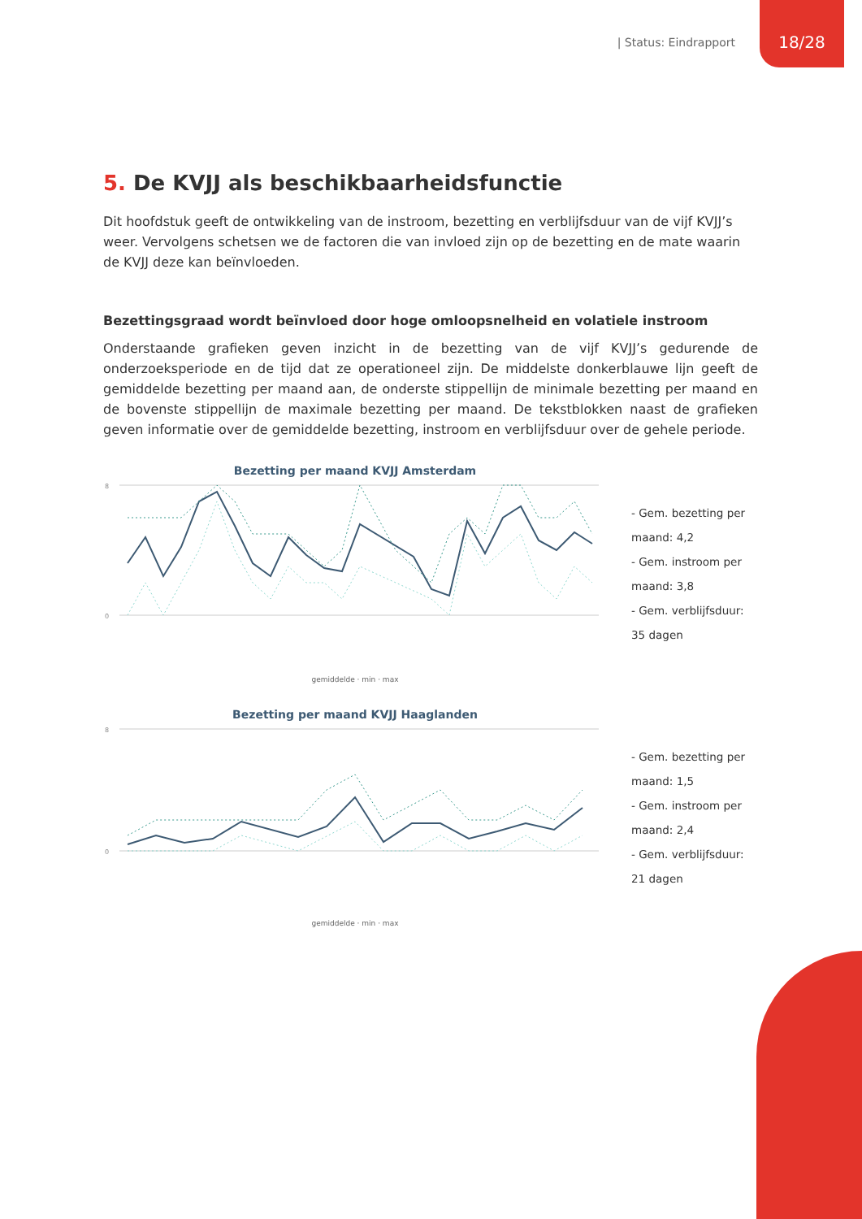| Status: Eindrapport 18/28
5. De KVJJ als beschikbaarheidsfunctie
Dit hoofdstuk geeft de ontwikkeling van de instroom, bezetting en verblijfsduur van de vijf KVJJ’s weer. Vervolgens schetsen we de factoren die van invloed zijn op de bezetting en de mate waarin de KVJJ deze kan beïnvloeden.
Bezettingsgraad wordt beïnvloed door hoge omloopsnelheid en volatiele instroom
Onderstaande grafieken geven inzicht in de bezetting van de vijf KVJJ’s gedurende de onderzoeksperiode en de tijd dat ze operationeel zijn. De middelste donkerblauwe lijn geeft de gemiddelde bezetting per maand aan, de onderste stippellijn de minimale bezetting per maand en de bovenste stippellijn de maximale bezetting per maand. De tekstblokken naast de grafieken geven informatie over de gemiddelde bezetting, instroom en verblijfsduur over de gehele periode.
Bezetting per maand KVJJ Amsterdam
8
0
gemiddelde · min · max
- Gem. bezetting per maand: 4,2
- Gem. instroom per maand: 3,8
- Gem. verblijfsduur: 35 dagen
Bezetting per maand KVJJ Haaglanden
8
0
gemiddelde · min · max
- Gem. bezetting per maand: 1,5
- Gem. instroom per maand: 2,4
- Gem. verblijfsduur: 21 dagen